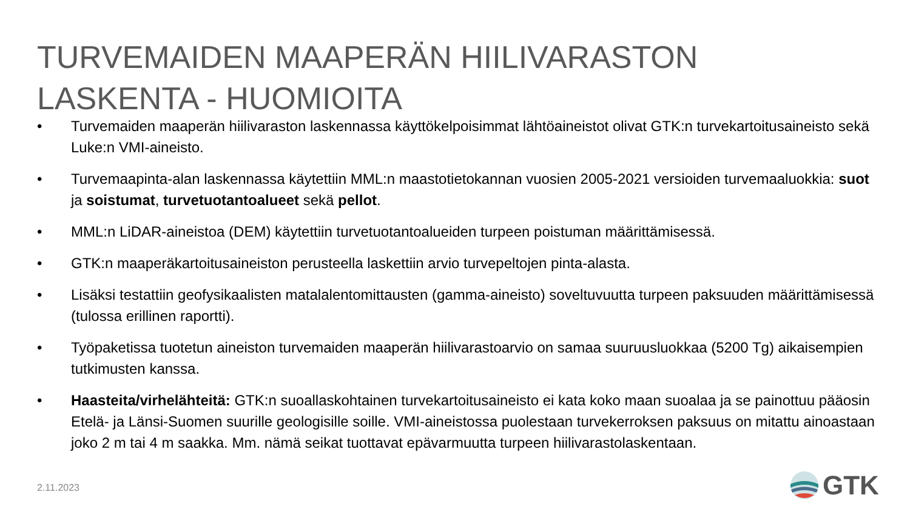TURVEMAIDEN MAAPERÄN HIILIVARASTON
LASKENTA - HUOMIOITA
• Turvemaiden maaperän hiilivaraston laskennassa käyttökelpoisimmat lähtöaineistot olivat GTK:n turvekartoitusaineisto sekä Luke:n VMI-aineisto.
• Turvemaapinta-alan laskennassa käytettiin MML:n maastotietokannan vuosien 2005-2021 versioiden turvemaaluokkia: suot ja soistumat, turvetuotantoalueet sekä pellot.
• MML:n LiDAR-aineistoa (DEM) käytettiin turvetuotantoalueiden turpeen poistuman määrittämisessä.
• GTK:n maaperäkartoitusaineiston perusteella laskettiin arvio turvepeltojen pinta-alasta.
• Lisäksi testattiin geofysikaalisten matalalentomittausten (gamma-aineisto) soveltuvuutta turpeen paksuuden määrittämisessä (tulossa erillinen raportti).
• Työpaketissa tuotetun aineiston turvemaiden maaperän hiilivarastoarvio on samaa suuruusluokkaa (5200 Tg) aikaisempien tutkimusten kanssa.
• Haasteita/virhelähteitä: GTK:n suoallaskohtainen turvekartoitusaineisto ei kata koko maan suoalaa ja se painottuu pääosin Etelä- ja Länsi-Suomen suurille geologisille soille. VMI-aineistossa puolestaan turvekerroksen paksuus on mitattu ainoastaan joko 2 m tai 4 m saakka. Mm. nämä seikat tuottavat epävarmuutta turpeen hiilivarastolaskentaan.
2.11.2023 GTK